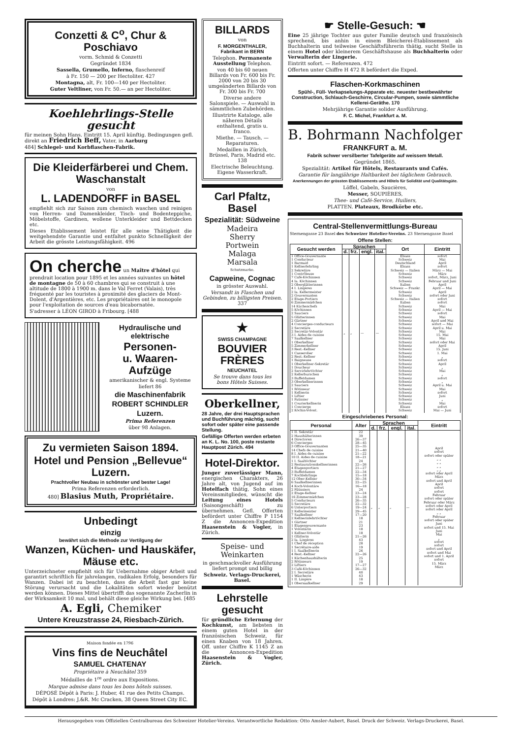Conzetti & C<sup>o</sup>, Chur & Poschiavo
vorm. Schmid & Conzetti
Gegründet 1834
Sassella, Grumello, Inferno, flaschenreif
à Fr. 150 — 200 per Hectoliter. 427
Montagna, alt, Fr. 100—140 per Hectoliter.
Guter Veltliner, von Fr. 50.— an per Hectoliter.
Koehlehrlings-Stelle gesucht
für meinen Sohn Hans. Eintritt 15. April künftig. Bedingungen gefl. direkt an Friedrich Beff, Vater, in Aarburg
484] Schlegel- und Korbflaschen-Fabrik.
Die Kleiderfärberei und Chem. Waschanstalt
von
L. LADENDORFF in BASEL
empfiehlt sich zur Saison zum chemisch waschen und reinigen von Herren- und Damenkleider, Tisch- und Bodenteppiche, Möbelstoffe, Gardinen, wollene Unterkleider und Bettdecken etc.
Dieses Etablissement leistet für alle seine Thätigkeit die weitgehendste Garantie und entfaltet punkto Schnelligkeit der Arbeit die grösste Leistungsfähigkeit. 496
On cherche un Maître d'hôtel qui prendrait location pour 1895 et les années suivantes un hôtel de montagne de 50 à 60 chambres qui se construit à une altitude de 1800 à 1900 m. dans le Val Ferret (Valais), très fréquenté par les touristes à proximité des glaciers de Mont-Dolent, d'Argentières, etc. Les propriétaires ont le monopole pour l'exploitation de sources d'eau bicabornatée.
S'adresser à LÉON GIROD à Fribourg. [488
Hydraulische und elektrische
Personen-
u. Waaren-Aufzüge
amerikanischer & engl. Systeme
liefert 86
die Maschinenfabrik
ROBERT SCHINDLER
Luzern.
Prima Referenzen
über 98 Anlagen.
Zu vermieten Saison 1894.
Hotel und Pension „Bellevue“ Luzern.
Prachtvoller Neubau in schönster und bester Lage!
Prima Referenzen erforderlich.
480] Blasius Muth, Propriétaire.
Unbedingt
einzig
bewährt sich die Methode zur Vertilgung der
Wanzen, Küchen- und Hauskäfer, Mäuse etc.
Unterzeichneter empfiehlt sich für Uebernahme obiger Arbeit und garantirt schriftlich für jahrelangen, radikalen Erfolg, besonders für Wanzen. Dabei ist zu beachten, dass die Arbeit fast gar keine Störung verursacht und die Lokalitäten sofort wieder benützt werden können. Dieses Mittel übertrifft das sogenannte Zacherlin in der Wirksamkeit 10 mal, und behält diese gleiche Wirkung bei. [485
A. Egli, Chemiker
Untere Kreuzstrasse 24, Riesbach-Zürich.
Maison fondée en 1796
Vins fins de Neuchâtel
SAMUEL CHATENAY
Propriétaire à Neuchâtel 359
Médailles de 1<sup>re</sup> ordre aux Expositions.
Marque admise dans tous les bons hôtels suisses.
DÉPOSÉ Dépôt à Paris: J. Huber, 41 rue des Petits Champs.
Dépôt à Londres: J.&R. Mc Cracken, 38 Queen Street City EC.
BILLARDS
von
F. MORGENTHALER, Fabrikant in BERN
Telephon. Permanente Ausstellung Telephon.
von 40 bis 60 neuen Billards von Fr. 600 bis Fr. 2000 von 20 bis 30 umgeänderten Billards von Fr. 300 bis Fr. 700
Diverse andere Salonspiele. — Auswahl in sämmtlichen Zubehörden.
Illustrirte Kataloge, alle näheren Détails enthaltend, gratis u. franco.
Miethe. — Tausch. — Reparaturen.
Medaillen in Zürich, Brüssel, Paris, Madrid etc. 138
Electrische Beleuchtung. Eigene Wasserkraft.
Carl Pfaltz, Basel
Spezialität: Südweine
Madeira
Sherry
Portwein
Malaga
Marsala
Schutzmarke.
Capweine, Cognac
in grösster Auswahl.
Versandt in Flaschen und Gebinden, zu billigsten Preisen. 337
★
SWISS CHAMPAGNE
BOUVIER FRÈRES
NEUCHATEL
Se trouve dans tous les bons Hôtels Suisses.
Oberkellner,
28 Jahre, der drei Hauptsprachen und Buchführung mächtig, sucht sofort oder später eine passende Stellung.
Gefällige Offerten werden erbeten an K. L. No. 100, poste restante Hauptpost Zürich. 494
Hotel-Direktor.
Junger zuverlässiger Mann, energischen Charakters, 26 Jahre alt, von Jugend auf im Hotelfach thätig, Sohn eines Vereinsmitgliedes, wünscht die Leitung eines Hotels (Saisongeschäft) zu übernehmen. Gefl. Offerten befördert unter Chiffre P 1154 Z die Annoncen-Expedition Haasenstein & Vogler, in Zürich.
Speise- und Weinkarten
in geschmackvoller Ausführung liefert prompt und billig
Schweiz. Verlags-Druckerei, Basel.
Lehrstelle gesucht
für gründliche Erlernung der Kochkunst, am liebsten in einem guten Hotel in der französischen Schweiz, für einen Knaben von 18 Jahren. Off. unter Chiffre K 1145 Z an die Annoncen-Expedition Haasenstein & Vogler, Zürich.
☛ Stelle-Gesuch: ☚
Eine 25 jährige Tochter aus guter Familie deutsch und französisch sprechend, bis anhin in einem Bleicherei-Etablissement als Buchhalterin und teilweise Geschäftsführerin thätig, sucht Stelle in einem Hotel oder kleinerem Geschäftshause als Buchhalterin oder Verwalterin der Lingerie.
Eintritt sofort. — Referenzen. 472
Offerten unter Chiffre H 472 R befördert die Exped.
Flaschen-Korkmaschinen
Spühl-, Füll- Verkapselungs-Apparate etc. neuester bestbewährter Construction, Schlauch-Geschirre, Circular-Pumpen, sowie sämmtliche Kellerei-Geräthe. 170
Mehrjährige Garantie solider Ausführung.
F. C. Michel, Frankfurt a. M.
B. Bohrmann Nachfolger
FRANKFURT a. M.
Fabrik schwer versilberter Tafelgeräte auf weissem Metall.
Gegründet 1865.
Spezialität: Artikel für Hôtels, Restaurants und Cafés.
Garantie für langjährige Haltbarkeit bei täglichem Gebrauch.
Anerkennungen der grössten Etablissements und Hôtels für Solidität und Qualitätsgüte.
Löffel, Gabeln, Saucières,
Messer, SOUPIÈRES,
Thee- und Café-Service, Huiliers,
PLATTEN. Plateaux, Brodkörbe etc.
Central-Stellenvermittlungs-Bureau
Sternengasse 23 Basel des Schweizer Hotelier-Vereins. 23 Sternengasse Basel
Offene Stellen:
| Gesucht werden | Sprachen | | | | Ort | Eintritt |
| --- | --- | --- | --- | --- | --- | --- |
| | d. | frz. | engl. | ital. | | |
| 1 Office-Gouvernante 1 Conducteur 1 Barmaid 1 Kellnerlehrling 2 Sekretäre 1 Contrôleuse 7 Café-Köchinnen 4 Ia. Köchinnen 2 Oberglätterinnen 4 I. Lingères 2 Ia. Kellermeister 2 Gouvernanten 2 Etage-Portiers 6 Zimmermädchen 14 Küchenchefs 5 Köchinnen 2 Sauciers 5 Glätterinnen 2 Gärtner 4 Concierges-conducteurs 2 Secretäre 2 Secretär-Volontär 3 I. Aides de cuisine 7 Saalkellner 1 Oberkellner 5 Zimmerkellner 3 Rest.-Kellner 1 Casserolier 2 Rest.-Kellner 1 Baigneuse 1 Oberkellner-Sekretär 1 Doucheur 2 Servirlehrtöchter 2 Kellerburschen 3 Buffetdamen 3 Oberkellnerinnen 2 Sauciers 1 Rötisseur 1 Kellnerin 1 Liftier 1 Patissier 1 Courierkellnerin 1 Concierge 2 Köchin-Volont. | „ | „ | — | — | Elsass Schweiz Deutschland Elsass Schweiz — Italien Schweiz Schweiz Schweiz Italien Schweiz — Frankr. Schweiz Schweiz Schweiz — Italien Italien Schweiz Schweiz Schweiz Schweiz Schweiz Schweiz Schweiz Schweiz Schweiz Schweiz Schweiz Schweiz Schweiz Schweiz Schweiz Schweiz Schweiz Schweiz Schweiz Schweiz Schweiz Schweiz Schweiz Schweiz Schweiz Schweiz Schweiz Schweiz Elsass Schweiz | sofort Mai April sofort März — Mai März sofort, März, Juni Februar und Juni April April — Mai April sofort oder Juni sofort sofort Mai April — Mai sofort Mai April und Mai sofort — Mai April u. Mai Mai 15. Mai Mai sofort oder Mai April 15. Juni 1. Mai „ sofort April „ Mai „ sofort „ April u. Mai Mai sofort Juni „ Mai sofort Mai — Juni |
Eingeschriebenes Personal:
| Personal | Alter | Sprachen | | | | Eintritt |
| --- | --- | --- | --- | --- | --- | --- |
| | | d. | frz. | engl. | ital. | |
| 1 II. Sekretär 2 Haushälterinnen 4 Directoren 6 Concierges 3 Office-Gouvernanten 14 Chefs de cuisine 8 I. Aides de cuisine 10 II. Aides de cuisine 1 I. Saaltöchter 2 Restaurationskellnerinnen 4 Etagenportiers 3 Buffetdamen 7 Kochlehrlinge 12 Ober-Kellner 6 Saalkellnerinnen 4 Koch-Volontäre 2 Pâtissiers 2 Etage-Kellner 16 Zimmermädchen 5 Conducteurs 5 Secretäre 6 Unterportiers 2 Kellermeister 7 Saalkellner 2 Kellnerinlehrtöchter 1 Gärtner 1 Etagengouvernante 1 Volontärin 1 Kellner-Volontär 1 Glätterin 2 Ia. Lingères 1 Chef de réception 1 Secrétaire-aide 1 I. Saalkellnerin 4 Rest.-Kellner 1 Küchenhaushälterin 2 Rötisseurs 2 Liftiers 3 Café-Köchinnen 2 I. Secretäre 1 Wäscherin 1 II. Lingère 1 Obersaalkellner | 22 39 26—37 28—45 25—35 21—40 21—22 18—21 24 22—26 21—27 22—34 15—18 30—34 22—25 16—18 24 23—24 23—28 26—35 22—32 19—24 29—45 17—20 18 21 23 18 18 21—26 43 28 19 26 22—26 25 19 17—27 26—32 40 43 18 29 | „ | „ | „ | — | April sofort sofort oder später „ „ „ „ „ „ „ „ sofort oder April März sofort und April April sofort sofort Februar sofort oder später Februar oder März sofort oder April sofort oder April „ „ Februar sofort oder später Juni sofort und 15. Mai Juni Mai „ sofort sofort sofort und April sofort und Mai sofort und 1. April sofort 15. März März |
Herausgegeben vom Offiziellen Centralbureau des Schweizer Hotelier-Vereins. Verantwortliche Redaktion: Otto Amsler-Aubert, Basel. Druck der Schweiz. Verlags-Druckerei, Basel.